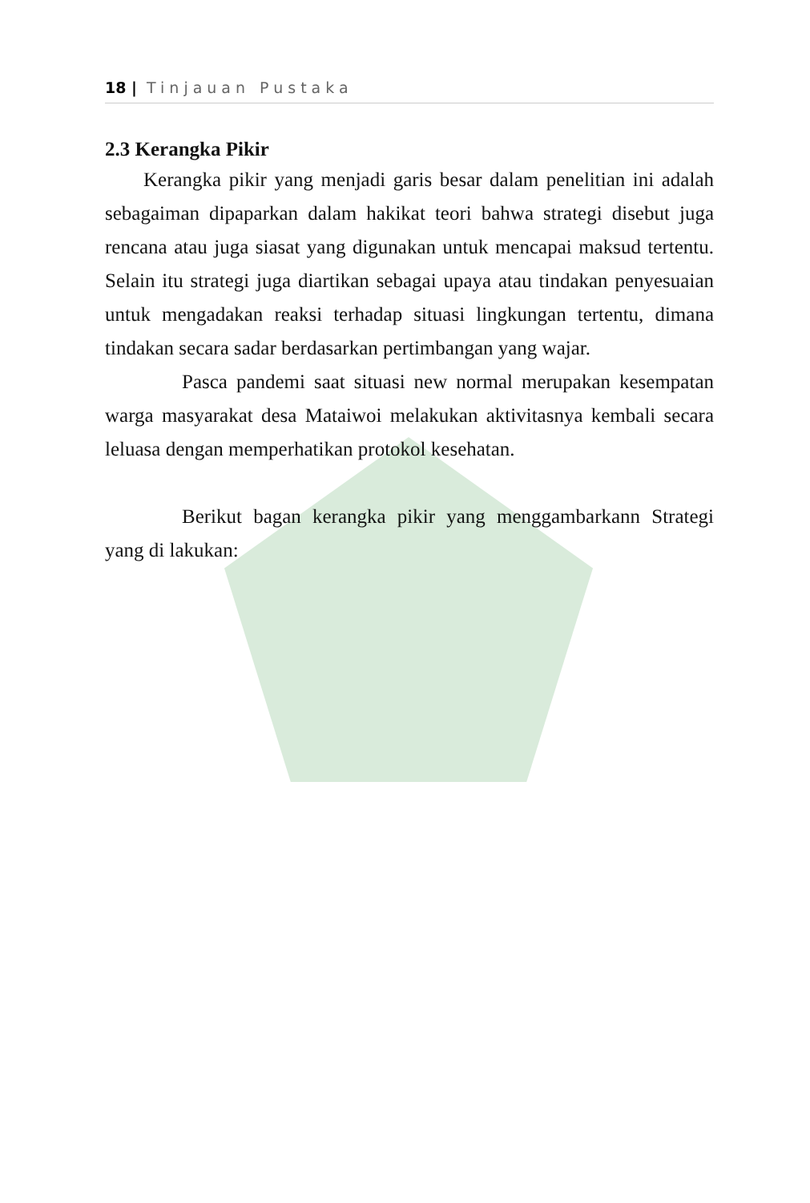18 | Tinjauan Pustaka
2.3 Kerangka Pikir
Kerangka pikir yang menjadi garis besar dalam penelitian ini adalah sebagaiman dipaparkan dalam hakikat teori bahwa strategi disebut juga rencana atau juga siasat yang digunakan untuk mencapai maksud tertentu. Selain itu strategi juga diartikan sebagai upaya atau tindakan penyesuaian untuk mengadakan reaksi terhadap situasi lingkungan tertentu, dimana tindakan secara sadar berdasarkan pertimbangan yang wajar.
Pasca pandemi saat situasi new normal merupakan kesempatan warga masyarakat desa Mataiwoi melakukan aktivitasnya kembali secara leluasa dengan memperhatikan protokol kesehatan.
Berikut bagan kerangka pikir yang menggambarkann Strategi yang di lakukan: